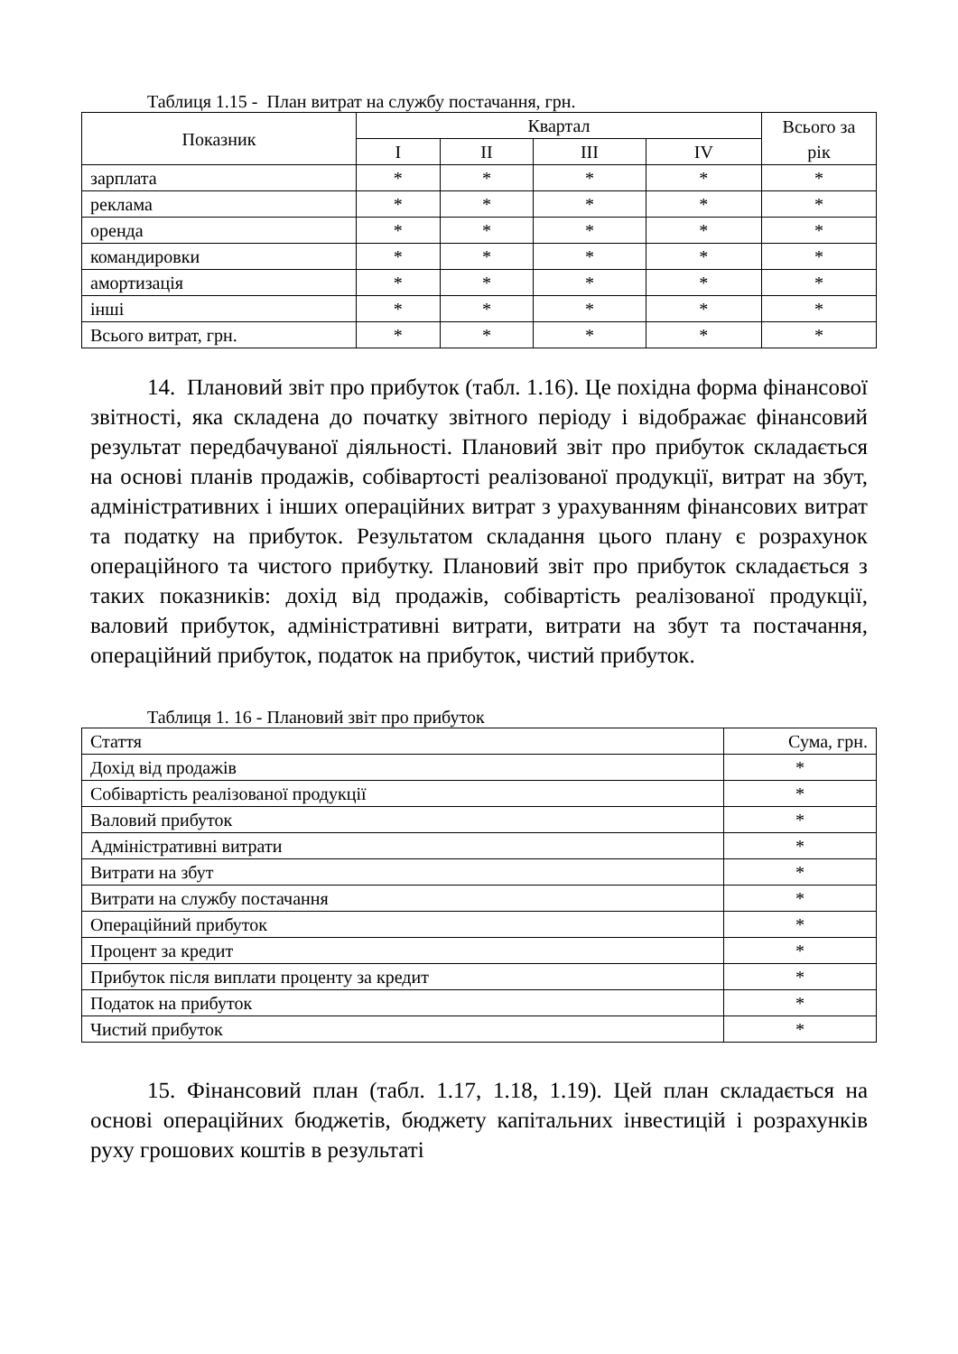Таблиця 1.15 - План витрат на службу постачання, грн.
| Показник | Квартал | | | | Всього за рік |
| --- | --- | --- | --- | --- | --- |
| | I | II | III | IV | |
| зарплата | * | * | * | * | * |
| реклама | * | * | * | * | * |
| оренда | * | * | * | * | * |
| командировки | * | * | * | * | * |
| амортизація | * | * | * | * | * |
| інші | * | * | * | * | * |
| Всього витрат, грн. | * | * | * | * | * |
14. Плановий звіт про прибуток (табл. 1.16). Це похідна форма фінансової звітності, яка складена до початку звітного періоду і відображає фінансовий результат передбачуваної діяльності. Плановий звіт про прибуток складається на основі планів продажів, собівартості реалізованої продукції, витрат на збут, адміністративних і інших операційних витрат з урахуванням фінансових витрат та податку на прибуток. Результатом складання цього плану є розрахунок операційного та чистого прибутку. Плановий звіт про прибуток складається з таких показників: дохід від продажів, собівартість реалізованої продукції, валовий прибуток, адміністративні витрати, витрати на збут та постачання, операційний прибуток, податок на прибуток, чистий прибуток.
Таблиця 1. 16 - Плановий звіт про прибуток
| Стаття | Сума, грн. |
| Дохід від продажів | * |
| Собівартість реалізованої продукції | * |
| Валовий прибуток | * |
| Адміністративні витрати | * |
| Витрати на збут | * |
| Витрати на службу постачання | * |
| Операційний прибуток | * |
| Процент за кредит | * |
| Прибуток після виплати проценту за кредит | * |
| Податок на прибуток | * |
| Чистий прибуток | * |
15. Фінансовий план (табл. 1.17, 1.18, 1.19). Цей план складається на основі операційних бюджетів, бюджету капітальних інвестицій і розрахунків руху грошових коштів в результаті